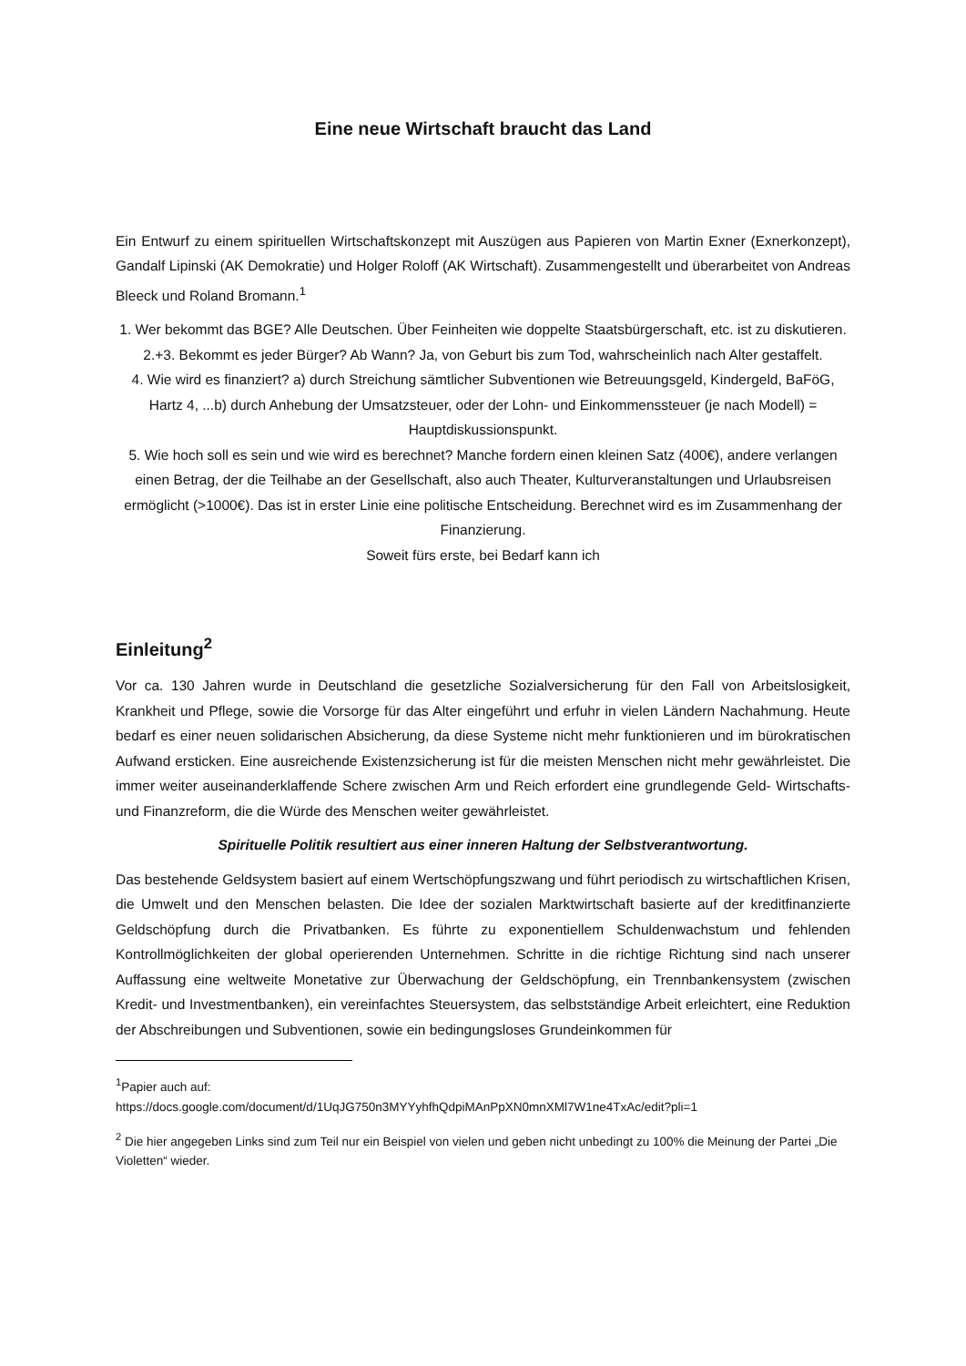Eine neue Wirtschaft braucht das Land
Ein Entwurf zu einem spirituellen Wirtschaftskonzept mit Auszügen aus Papieren von Martin Exner (Exnerkonzept), Gandalf Lipinski (AK Demokratie) und Holger Roloff (AK Wirtschaft). Zusammengestellt und überarbeitet von Andreas Bleeck und Roland Bromann.<sup>1</sup>
1. Wer bekommt das BGE? Alle Deutschen. Über Feinheiten wie doppelte Staatsbürgerschaft, etc. ist zu diskutieren.
2.+3. Bekommt es jeder Bürger? Ab Wann? Ja, von Geburt bis zum Tod, wahrscheinlich nach Alter gestaffelt.
4. Wie wird es finanziert? a) durch Streichung sämtlicher Subventionen wie Betreuungsgeld, Kindergeld, BaFöG, Hartz 4, ...b) durch Anhebung der Umsatzsteuer, oder der Lohn- und Einkommenssteuer (je nach Modell) = Hauptdiskussionspunkt.
5. Wie hoch soll es sein und wie wird es berechnet? Manche fordern einen kleinen Satz (400€), andere verlangen einen Betrag, der die Teilhabe an der Gesellschaft, also auch Theater, Kulturveranstaltungen und Urlaubsreisen ermöglicht (>1000€). Das ist in erster Linie eine politische Entscheidung. Berechnet wird es im Zusammenhang der Finanzierung.
Soweit fürs erste, bei Bedarf kann ich
Einleitung<sup>2</sup>
Vor ca. 130 Jahren wurde in Deutschland die gesetzliche Sozialversicherung für den Fall von Arbeitslosigkeit, Krankheit und Pflege, sowie die Vorsorge für das Alter eingeführt und erfuhr in vielen Ländern Nachahmung. Heute bedarf es einer neuen solidarischen Absicherung, da diese Systeme nicht mehr funktionieren und im bürokratischen Aufwand ersticken. Eine ausreichende Existenzsicherung ist für die meisten Menschen nicht mehr gewährleistet. Die immer weiter auseinanderklaffende Schere zwischen Arm und Reich erfordert eine grundlegende Geld- Wirtschafts- und Finanzreform, die die Würde des Menschen weiter gewährleistet.
Spirituelle Politik resultiert aus einer inneren Haltung der Selbstverantwortung.
Das bestehende Geldsystem basiert auf einem Wertschöpfungszwang und führt periodisch zu wirtschaftlichen Krisen, die Umwelt und den Menschen belasten. Die Idee der sozialen Marktwirtschaft basierte auf der kreditfinanzierte Geldschöpfung durch die Privatbanken. Es führte zu exponentiellem Schuldenwachstum und fehlenden Kontrollmöglichkeiten der global operierenden Unternehmen. Schritte in die richtige Richtung sind nach unserer Auffassung eine weltweite Monetative zur Überwachung der Geldschöpfung, ein Trennbankensystem (zwischen Kredit- und Investmentbanken), ein vereinfachtes Steuersystem, das selbstständige Arbeit erleichtert, eine Reduktion der Abschreibungen und Subventionen, sowie ein bedingungsloses Grundeinkommen für
<sup>1</sup> Papier auch auf:
https://docs.google.com/document/d/1UqJG750n3MYYyhfhQdpiMAnPpXN0mnXMl7W1ne4TxAc/edit?pli=1
<sup>2</sup> Die hier angegeben Links sind zum Teil nur ein Beispiel von vielen und geben nicht unbedingt zu 100% die Meinung der Partei „Die Violetten“ wieder.